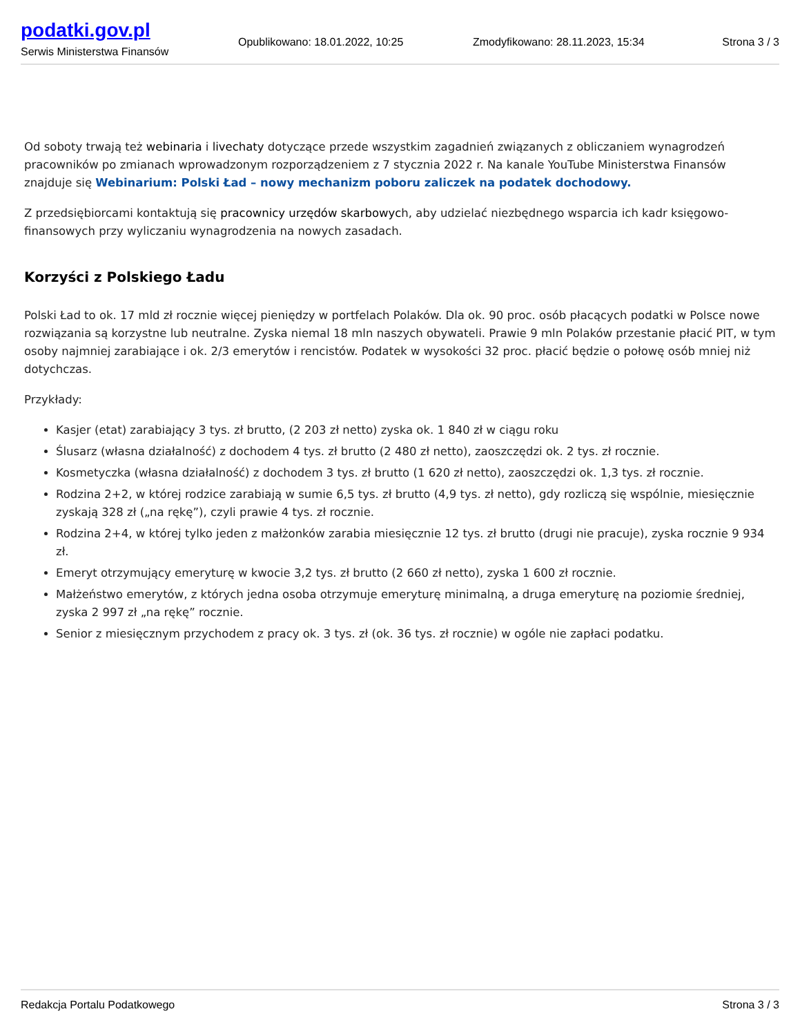podatki.gov.pl
Serwis Ministerstwa Finansów
Opublikowano: 18.01.2022, 10:25 Zmodyfikowano: 28.11.2023, 15:34 Strona 3 / 3
Od soboty trwają też webinaria i livechaty dotyczące przede wszystkim zagadnień związanych z obliczaniem wynagrodzeń pracowników po zmianach wprowadzonym rozporządzeniem z 7 stycznia 2022 r. Na kanale YouTube Ministerstwa Finansów znajduje się Webinarium: Polski Ład – nowy mechanizm poboru zaliczek na podatek dochodowy.
Z przedsiębiorcami kontaktują się pracownicy urzędów skarbowych, aby udzielać niezbędnego wsparcia ich kadr księgowo-finansowych przy wyliczaniu wynagrodzenia na nowych zasadach.
Korzyści z Polskiego Ładu
Polski Ład to ok. 17 mld zł rocznie więcej pieniędzy w portfelach Polaków. Dla ok. 90 proc. osób płacących podatki w Polsce nowe rozwiązania są korzystne lub neutralne. Zyska niemal 18 mln naszych obywateli. Prawie 9 mln Polaków przestanie płacić PIT, w tym osoby najmniej zarabiające i ok. 2/3 emerytów i rencistów. Podatek w wysokości 32 proc. płacić będzie o połowę osób mniej niż dotychczas.
Przykłady:
Kasjer (etat) zarabiający 3 tys. zł brutto, (2 203 zł netto) zyska ok. 1 840 zł w ciągu roku
Ślusarz (własna działalność) z dochodem 4 tys. zł brutto (2 480 zł netto), zaoszczędzi ok. 2 tys. zł rocznie.
Kosmetyczka (własna działalność) z dochodem 3 tys. zł brutto (1 620 zł netto), zaoszczędzi ok. 1,3 tys. zł rocznie.
Rodzina 2+2, w której rodzice zarabiają w sumie 6,5 tys. zł brutto (4,9 tys. zł netto), gdy rozliczą się wspólnie, miesięcznie zyskają 328 zł („na rękę”), czyli prawie 4 tys. zł rocznie.
Rodzina 2+4, w której tylko jeden z małżonków zarabia miesięcznie 12 tys. zł brutto (drugi nie pracuje), zyska rocznie 9 934 zł.
Emeryt otrzymujący emeryturę w kwocie 3,2 tys. zł brutto (2 660 zł netto), zyska 1 600 zł rocznie.
Małżeństwo emerytów, z których jedna osoba otrzymuje emeryturę minimalną, a druga emeryturę na poziomie średniej, zyska 2 997 zł „na rękę” rocznie.
Senior z miesięcznym przychodem z pracy ok. 3 tys. zł (ok. 36 tys. zł rocznie) w ogóle nie zapłaci podatku.
Redakcja Portalu Podatkowego Strona 3 / 3